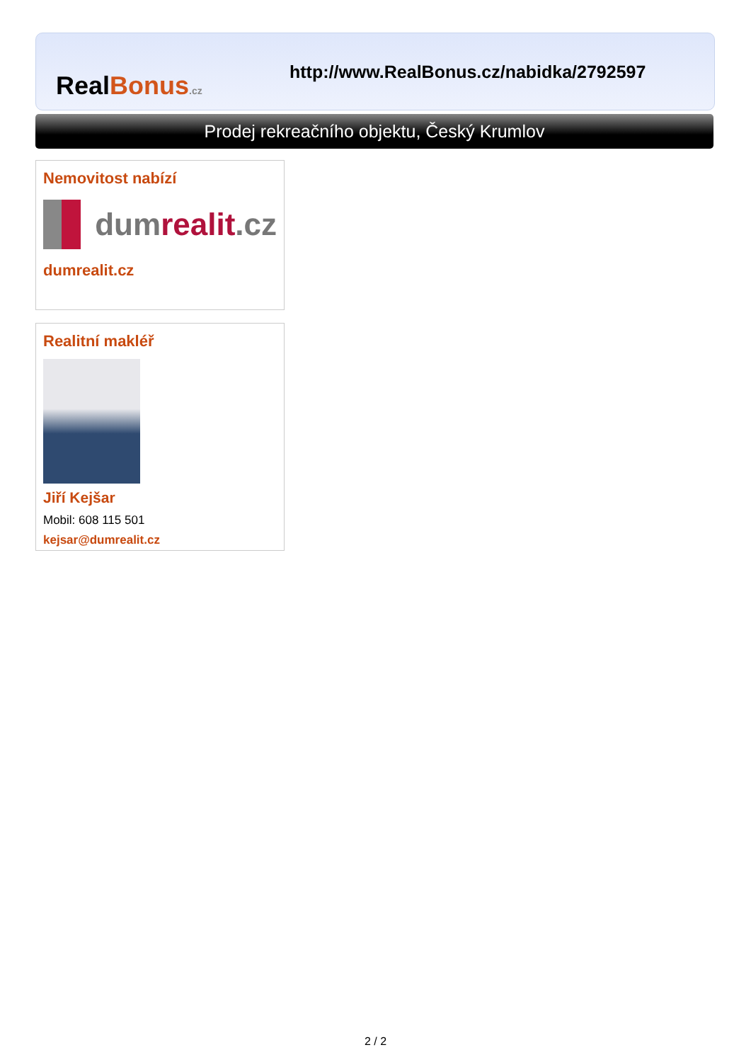RealBonus.cz
http://www.RealBonus.cz/nabidka/2792597
Prodej rekreačního objektu, Český Krumlov
Nemovitost nabízí
dum realit.cz
dumrealit.cz
Realitní makléř
Jiří Kejšar
Mobil: 608 115 501
kejsar@dumrealit.cz
2 / 2